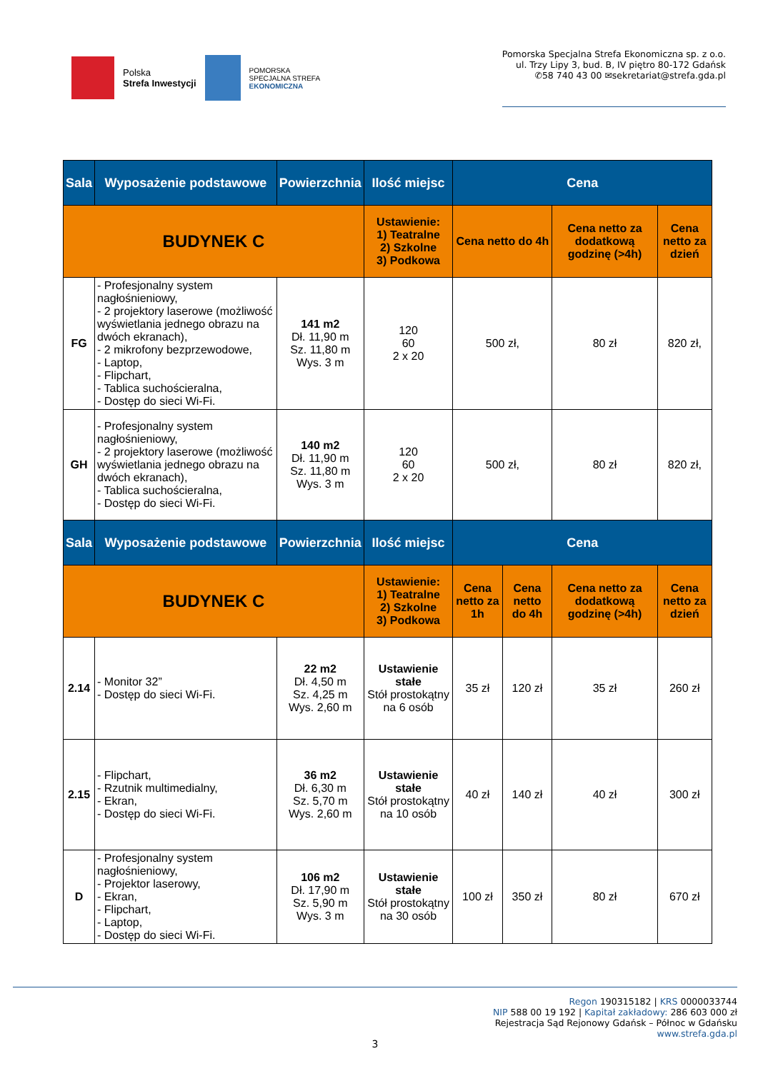Polska
Strefa Inwestycji
POMORSKA
SPECJALNA STREFA
EKONOMICZNA
Pomorska Specjalna Strefa Ekonomiczna sp. z o.o.
ul. Trzy Lipy 3, bud. B, IV piętro 80-172 Gdańsk
✆58 740 43 00 ✉sekretariat@strefa.gda.pl
| Sala | Wyposażenie podstawowe | Powierzchnia | Ilość miejsc | Cena | | | |
| --- | --- | --- | --- | --- | --- | --- | --- |
| BUDYNEK C | | | Ustawienie: 1) Teatralne 2) Szkolne 3) Podkowa | Cena netto do 4h | | Cena netto za dodatkową godzinę (>4h) | Cena netto za dzień |
| FG | - Profesjonalny system nagłośnieniowy, - 2 projektory laserowe (możliwość wyświetlania jednego obrazu na dwóch ekranach), - 2 mikrofony bezprzewodowe, - Laptop, - Flipchart, - Tablica suchościeralna, - Dostęp do sieci Wi-Fi. | 141 m2 Dł. 11,90 m Sz. 11,80 m Wys. 3 m | 120 60 2 x 20 | 500 zł, | | 80 zł | 820 zł, |
| GH | - Profesjonalny system nagłośnieniowy, - 2 projektory laserowe (możliwość wyświetlania jednego obrazu na dwóch ekranach), - Tablica suchościeralna, - Dostęp do sieci Wi-Fi. | 140 m2 Dł. 11,90 m Sz. 11,80 m Wys. 3 m | 120 60 2 x 20 | 500 zł, | | 80 zł | 820 zł, |
| Sala | Wyposażenie podstawowe | Powierzchnia | Ilość miejsc | Cena | | | |
| BUDYNEK C | | | Ustawienie: 1) Teatralne 2) Szkolne 3) Podkowa | Cena netto za 1h | Cena netto do 4h | Cena netto za dodatkową godzinę (>4h) | Cena netto za dzień |
| 2.14 | - Monitor 32” - Dostęp do sieci Wi-Fi. | 22 m2 Dł. 4,50 m Sz. 4,25 m Wys. 2,60 m | Ustawienie stałe Stół prostokątny na 6 osób | 35 zł | 120 zł | 35 zł | 260 zł |
| 2.15 | - Flipchart, - Rzutnik multimedialny, - Ekran, - Dostęp do sieci Wi-Fi. | 36 m2 Dł. 6,30 m Sz. 5,70 m Wys. 2,60 m | Ustawienie stałe Stół prostokątny na 10 osób | 40 zł | 140 zł | 40 zł | 300 zł |
| D | - Profesjonalny system nagłośnieniowy, - Projektor laserowy, - Ekran, - Flipchart, - Laptop, - Dostęp do sieci Wi-Fi. | 106 m2 Dł. 17,90 m Sz. 5,90 m Wys. 3 m | Ustawienie stałe Stół prostokątny na 30 osób | 100 zł | 350 zł | 80 zł | 670 zł |
Regon 190315182 | KRS 0000033744
NIP 588 00 19 192 | Kapitał zakładowy: 286 603 000 zł
Rejestracja Sąd Rejonowy Gdańsk – Północ w Gdańsku
www.strefa.gda.pl
3